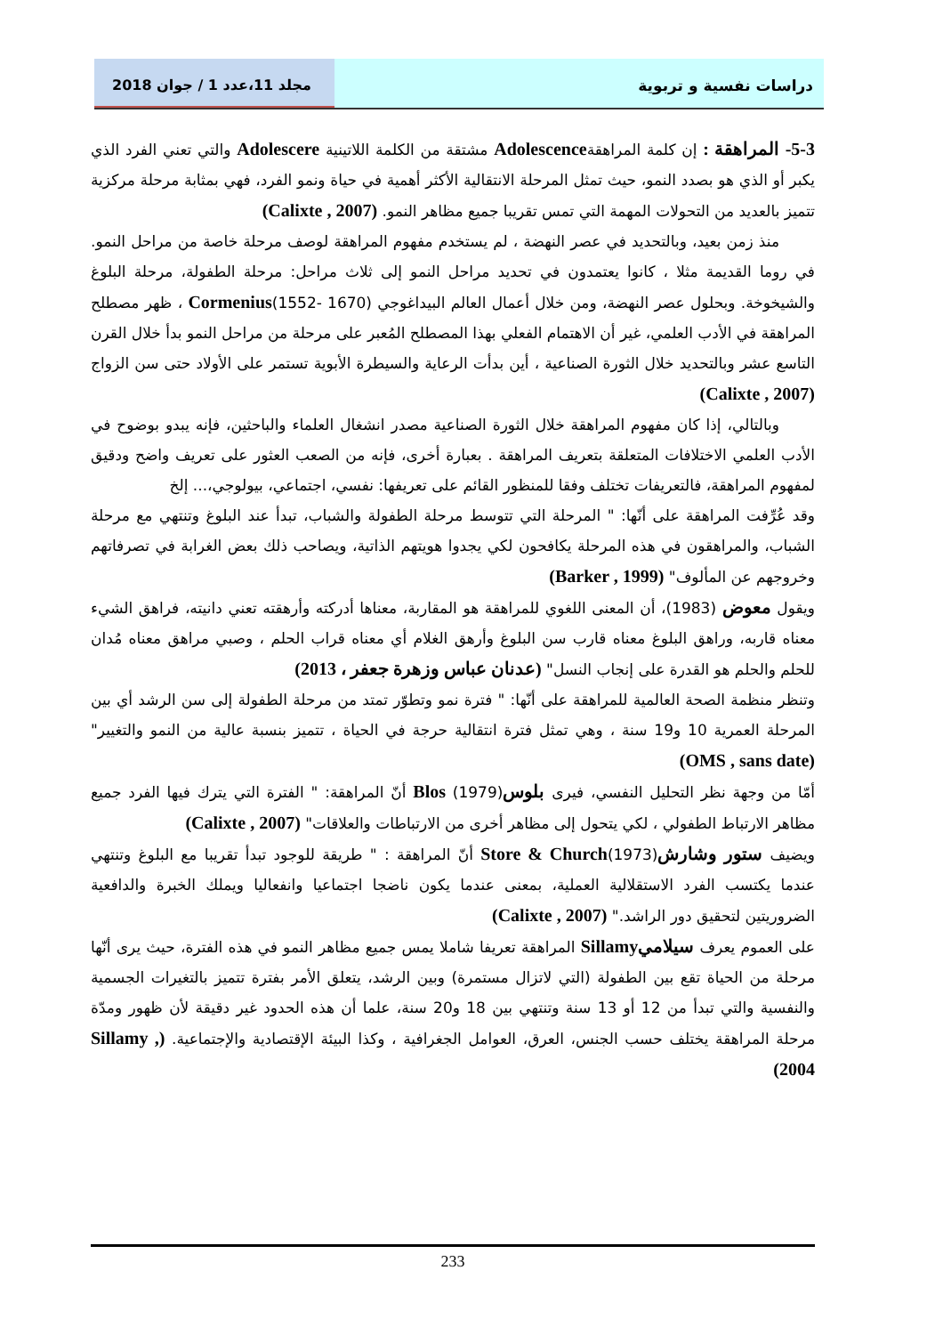دراسات نفسية و تربوية مجلد 11،عدد 1 / جوان 2018
5-3- المراهقة : إن كلمة المراهقةAdolescence مشتقة من الكلمة اللاتينية Adolescere والتي تعني الفرد الذي يكبر أو الذي هو بصدد النمو، حيث تمثل المرحلة الانتقالية الأكثر أهمية في حياة ونمو الفرد، فهي بمثابة مرحلة مركزية تتميز بالعديد من التحولات المهمة التي تمس تقريبا جميع مظاهر النمو. (Calixte , 2007)
منذ زمن بعيد، وبالتحديد في عصر النهضة ، لم يستخدم مفهوم المراهقة لوصف مرحلة خاصة من مراحل النمو. في روما القديمة مثلا ، كانوا يعتمدون في تحديد مراحل النمو إلى ثلاث مراحل: مرحلة الطفولة، مرحلة البلوغ والشيخوخة. وبحلول عصر النهضة، ومن خلال أعمال العالم البيداغوجي Cormenius(1552- 1670) ، ظهر مصطلح المراهقة في الأدب العلمي، غير أن الاهتمام الفعلي بهذا المصطلح المُعبر على مرحلة من مراحل النمو بدأ خلال القرن التاسع عشر وبالتحديد خلال الثورة الصناعية ، أين بدأت الرعاية والسيطرة الأبوية تستمر على الأولاد حتى سن الزواج (Calixte , 2007)
وبالتالي، إذا كان مفهوم المراهقة خلال الثورة الصناعية مصدر انشغال العلماء والباحثين، فإنه يبدو بوضوح في الأدب العلمي الاختلافات المتعلقة بتعريف المراهقة . بعبارة أخرى، فإنه من الصعب العثور على تعريف واضح ودقيق لمفهوم المراهقة، فالتعريفات تختلف وفقا للمنظور القائم على تعريفها: نفسي، اجتماعي، بيولوجي،... إلخ
وقد عُرِّفت المراهقة على أنّها: " المرحلة التي تتوسط مرحلة الطفولة والشباب، تبدأ عند البلوغ وتنتهي مع مرحلة الشباب، والمراهقون في هذه المرحلة يكافحون لكي يجدوا هويتهم الذاتية، ويصاحب ذلك بعض الغرابة في تصرفاتهم وخروجهم عن المألوف" (Barker , 1999)
ويقول معوض (1983)، أن المعنى اللغوي للمراهقة هو المقاربة، معناها أدركته وأرهقته تعني دانيته، فراهق الشيء معناه قاربه، وراهق البلوغ معناه قارب سن البلوغ وأرهق الغلام أي معناه قراب الحلم ، وصبي مراهق معناه مُدان للحلم والحلم هو القدرة على إنجاب النسل" (عدنان عباس وزهرة جعفر ، 2013)
وتنظر منظمة الصحة العالمية للمراهقة على أنّها: " فترة نمو وتطوّر تمتد من مرحلة الطفولة إلى سن الرشد أي بين المرحلة العمرية 10 و19 سنة ، وهي تمثل فترة انتقالية حرجة في الحياة ، تتميز بنسبة عالية من النمو والتغيير" (OMS , sans date)
أمّا من وجهة نظر التحليل النفسي، فيرى بلوسBlos (1979) أنّ المراهقة: " الفترة التي يترك فيها الفرد جميع مظاهر الارتباط الطفولي ، لكي يتحول إلى مظاهر أخرى من الارتباطات والعلاقات" (Calixte , 2007)
ويضيف ستور وشارشStore & Church(1973) أنّ المراهقة : " طريقة للوجود تبدأ تقريبا مع البلوغ وتنتهي عندما يكتسب الفرد الاستقلالية العملية، بمعنى عندما يكون ناضجا اجتماعيا وانفعاليا ويملك الخبرة والدافعية الضروريتين لتحقيق دور الراشد." (Calixte , 2007)
على العموم يعرف سيلاميSillamy المراهقة تعريفا شاملا يمس جميع مظاهر النمو في هذه الفترة، حيث يرى أنّها مرحلة من الحياة تقع بين الطفولة (التي لاتزال مستمرة) وبين الرشد، يتعلق الأمر بفترة تتميز بالتغيرات الجسمية والنفسية والتي تبدأ من 12 أو 13 سنة وتنتهي بين 18 و20 سنة، علما أن هذه الحدود غير دقيقة لأن ظهور ومدّة مرحلة المراهقة يختلف حسب الجنس، العرق، العوامل الجغرافية ، وكذا البيئة الإقتصادية والإجتماعية. (Sillamy , 2004)
233